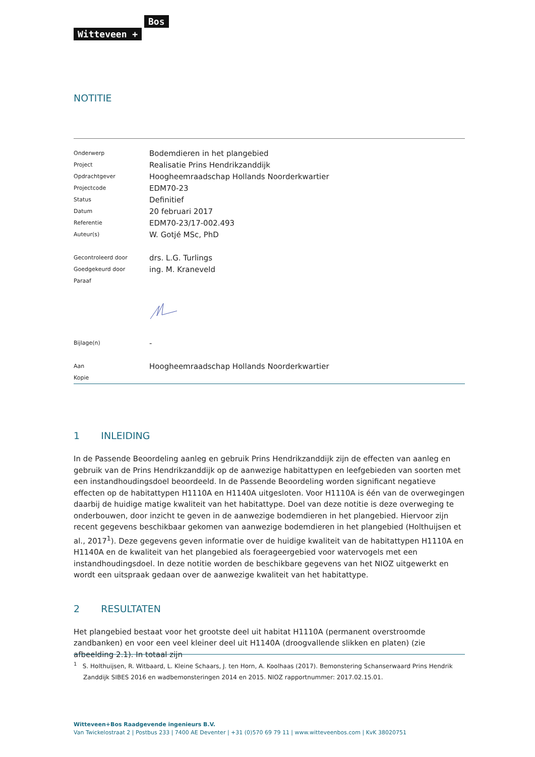Bos
Witteveen +
NOTITIE
| Onderwerp | Bodemdieren in het plangebied |
| Project | Realisatie Prins Hendrikzanddijk |
| Opdrachtgever | Hoogheemraadschap Hollands Noorderkwartier |
| Projectcode | EDM70-23 |
| Status | Definitief |
| Datum | 20 februari 2017 |
| Referentie | EDM70-23/17-002.493 |
| Auteur(s) | W. Gotjé MSc, PhD |
| Gecontroleerd door | drs. L.G. Turlings |
| Goedgekeurd door | ing. M. Kraneveld |
| Paraaf | |
| Bijlage(n) | - |
| Aan | Hoogheemraadschap Hollands Noorderkwartier |
| Kopie | |
1 INLEIDING
In de Passende Beoordeling aanleg en gebruik Prins Hendrikzanddijk zijn de effecten van aanleg en gebruik van de Prins Hendrikzanddijk op de aanwezige habitattypen en leefgebieden van soorten met een instandhoudingsdoel beoordeeld. In de Passende Beoordeling worden significant negatieve effecten op de habitattypen H1110A en H1140A uitgesloten. Voor H1110A is één van de overwegingen daarbij de huidige matige kwaliteit van het habitattype. Doel van deze notitie is deze overweging te onderbouwen, door inzicht te geven in de aanwezige bodemdieren in het plangebied. Hiervoor zijn recent gegevens beschikbaar gekomen van aanwezige bodemdieren in het plangebied (Holthuijsen et al., 2017<sup>1</sup>). Deze gegevens geven informatie over de huidige kwaliteit van de habitattypen H1110A en H1140A en de kwaliteit van het plangebied als foerageergebied voor watervogels met een instandhoudingsdoel. In deze notitie worden de beschikbare gegevens van het NIOZ uitgewerkt en wordt een uitspraak gedaan over de aanwezige kwaliteit van het habitattype.
2 RESULTATEN
Het plangebied bestaat voor het grootste deel uit habitat H1110A (permanent overstroomde zandbanken) en voor een veel kleiner deel uit H1140A (droogvallende slikken en platen) (zie afbeelding 2.1). In totaal zijn
<sup>1</sup> S. Holthuijsen, R. Witbaard, L. Kleine Schaars, J. ten Horn, A. Koolhaas (2017). Bemonstering Schanserwaard Prins Hendrik Zanddijk SIBES 2016 en wadbemonsteringen 2014 en 2015. NIOZ rapportnummer: 2017.02.15.01.
Witteveen+Bos Raadgevende ingenieurs B.V.
Van Twickelostraat 2 | Postbus 233 | 7400 AE Deventer | +31 (0)570 69 79 11 | www.witteveenbos.com | KvK 38020751